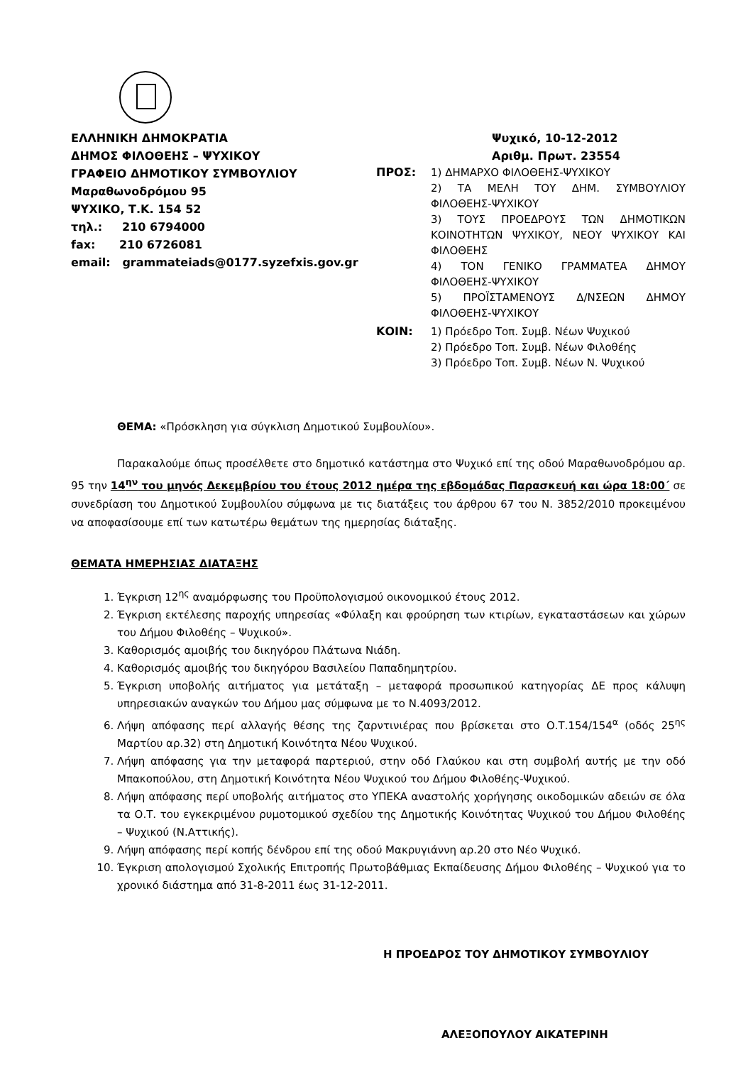ΕΛΛΗΝΙΚΗ ΔΗΜΟΚΡΑΤΙΑ
ΔΗΜΟΣ ΦΙΛΟΘΕΗΣ – ΨΥΧΙΚΟΥ
ΓΡΑΦΕΙΟ ΔΗΜΟΤΙΚΟΥ ΣΥΜΒΟΥΛΙΟΥ
Μαραθωνοδρόμου 95
ΨΥΧΙΚΟ, Τ.Κ. 154 52
τηλ.: 210 6794000
fax: 210 6726081
email: grammateiads@0177.syzefxis.gov.gr
Ψυχικό, 10-12-2012
Αριθμ. Πρωτ. 23554
ΠΡΟΣ: 1) ΔΗΜΑΡΧΟ ΦΙΛΟΘΕΗΣ-ΨΥΧΙΚΟΥ
2) ΤΑ ΜΕΛΗ ΤΟΥ ΔΗΜ. ΣΥΜΒΟΥΛΙΟΥ ΦΙΛΟΘΕΗΣ-ΨΥΧΙΚΟΥ
3) ΤΟΥΣ ΠΡΟΕΔΡΟΥΣ ΤΩΝ ΔΗΜΟΤΙΚΩΝ ΚΟΙΝΟΤΗΤΩΝ ΨΥΧΙΚΟΥ, ΝΕΟΥ ΨΥΧΙΚΟΥ ΚΑΙ ΦΙΛΟΘΕΗΣ
4) ΤΟΝ ΓΕΝΙΚΟ ΓΡΑΜΜΑΤΕΑ ΔΗΜΟΥ ΦΙΛΟΘΕΗΣ-ΨΥΧΙΚΟΥ
5) ΠΡΟΪΣΤΑΜΕΝΟΥΣ Δ/ΝΣΕΩΝ ΔΗΜΟΥ ΦΙΛΟΘΕΗΣ-ΨΥΧΙΚΟΥ
ΚΟΙΝ: 1) Πρόεδρο Τοπ. Συμβ. Νέων Ψυχικού
2) Πρόεδρο Τοπ. Συμβ. Νέων Φιλοθέης
3) Πρόεδρο Τοπ. Συμβ. Νέων Ν. Ψυχικού
ΘΕΜΑ: «Πρόσκληση για σύγκλιση Δημοτικού Συμβουλίου».
Παρακαλούμε όπως προσέλθετε στο δημοτικό κατάστημα στο Ψυχικό επί της οδού Μαραθωνοδρόμου αρ. 95 την 14<sup>ην</sup> του μηνός Δεκεμβρίου του έτους 2012 ημέρα της εβδομάδας Παρασκευή και ώρα 18:00΄ σε συνεδρίαση του Δημοτικού Συμβουλίου σύμφωνα με τις διατάξεις του άρθρου 67 του Ν. 3852/2010 προκειμένου να αποφασίσουμε επί των κατωτέρω θεμάτων της ημερησίας διάταξης.
ΘΕΜΑΤΑ ΗΜΕΡΗΣΙΑΣ ΔΙΑΤΑΞΗΣ
1. Έγκριση 12<sup>ης</sup> αναμόρφωσης του Προϋπολογισμού οικονομικού έτους 2012.
2. Έγκριση εκτέλεσης παροχής υπηρεσίας «Φύλαξη και φρούρηση των κτιρίων, εγκαταστάσεων και χώρων του Δήμου Φιλοθέης – Ψυχικού».
3. Καθορισμός αμοιβής του δικηγόρου Πλάτωνα Νιάδη.
4. Καθορισμός αμοιβής του δικηγόρου Βασιλείου Παπαδημητρίου.
5. Έγκριση υποβολής αιτήματος για μετάταξη – μεταφορά προσωπικού κατηγορίας ΔΕ προς κάλυψη υπηρεσιακών αναγκών του Δήμου μας σύμφωνα με το Ν.4093/2012.
6. Λήψη απόφασης περί αλλαγής θέσης της ζαρντινιέρας που βρίσκεται στο Ο.Τ.154/154<sup>α</sup> (οδός 25<sup>ης</sup> Μαρτίου αρ.32) στη Δημοτική Κοινότητα Νέου Ψυχικού.
7. Λήψη απόφασης για την μεταφορά παρτεριού, στην οδό Γλαύκου και στη συμβολή αυτής με την οδό Μπακοπούλου, στη Δημοτική Κοινότητα Νέου Ψυχικού του Δήμου Φιλοθέης-Ψυχικού.
8. Λήψη απόφασης περί υποβολής αιτήματος στο ΥΠΕΚΑ αναστολής χορήγησης οικοδομικών αδειών σε όλα τα Ο.Τ. του εγκεκριμένου ρυμοτομικού σχεδίου της Δημοτικής Κοινότητας Ψυχικού του Δήμου Φιλοθέης – Ψυχικού (Ν.Αττικής).
9. Λήψη απόφασης περί κοπής δένδρου επί της οδού Μακρυγιάννη αρ.20 στο Νέο Ψυχικό.
10. Έγκριση απολογισμού Σχολικής Επιτροπής Πρωτοβάθμιας Εκπαίδευσης Δήμου Φιλοθέης – Ψυχικού για το χρονικό διάστημα από 31-8-2011 έως 31-12-2011.
Η ΠΡΟΕΔΡΟΣ ΤΟΥ ΔΗΜΟΤΙΚΟΥ ΣΥΜΒΟΥΛΙΟΥ
ΑΛΕΞΟΠΟΥΛΟΥ ΑΙΚΑΤΕΡΙΝΗ